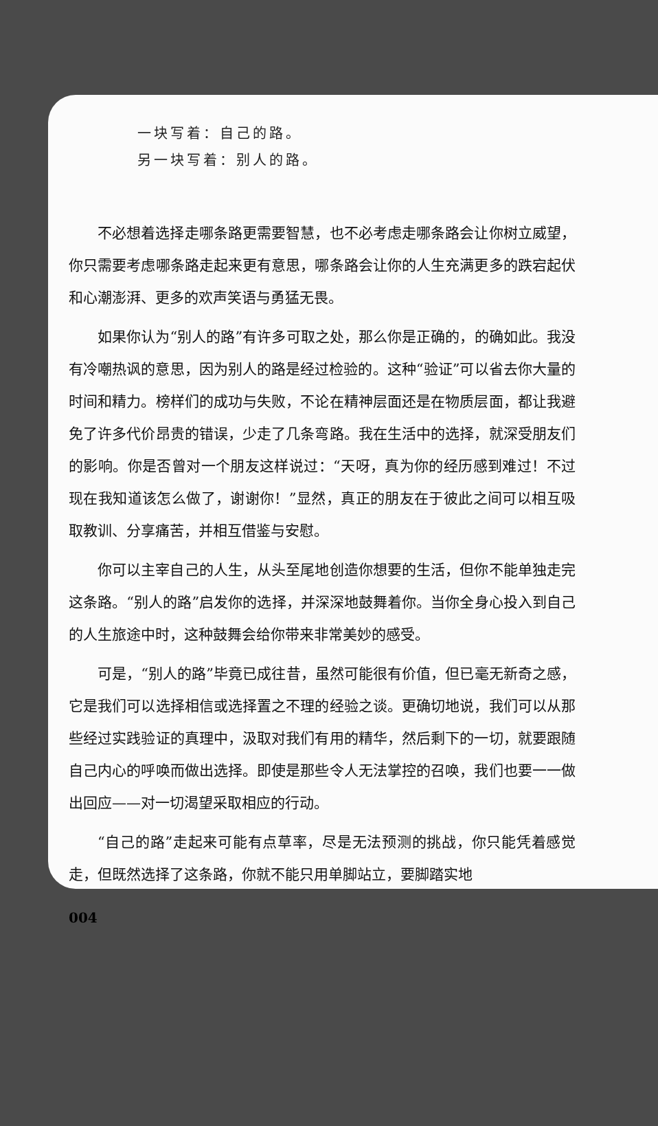一块写着：自己的路。
另一块写着：别人的路。
不必想着选择走哪条路更需要智慧，也不必考虑走哪条路会让你树立威望，你只需要考虑哪条路走起来更有意思，哪条路会让你的人生充满更多的跌宕起伏和心潮澎湃、更多的欢声笑语与勇猛无畏。
如果你认为“别人的路”有许多可取之处，那么你是正确的，的确如此。我没有冷嘲热讽的意思，因为别人的路是经过检验的。这种“验证”可以省去你大量的时间和精力。榜样们的成功与失败，不论在精神层面还是在物质层面，都让我避免了许多代价昂贵的错误，少走了几条弯路。我在生活中的选择，就深受朋友们的影响。你是否曾对一个朋友这样说过：“天呀，真为你的经历感到难过！不过现在我知道该怎么做了，谢谢你！”显然，真正的朋友在于彼此之间可以相互吸取教训、分享痛苦，并相互借鉴与安慰。
你可以主宰自己的人生，从头至尾地创造你想要的生活，但你不能单独走完这条路。“别人的路”启发你的选择，并深深地鼓舞着你。当你全身心投入到自己的人生旅途中时，这种鼓舞会给你带来非常美妙的感受。
可是，“别人的路”毕竟已成往昔，虽然可能很有价值，但已毫无新奇之感，它是我们可以选择相信或选择置之不理的经验之谈。更确切地说，我们可以从那些经过实践验证的真理中，汲取对我们有用的精华，然后剩下的一切，就要跟随自己内心的呼唤而做出选择。即使是那些令人无法掌控的召唤，我们也要一一做出回应——对一切渴望采取相应的行动。
“自己的路”走起来可能有点草率，尽是无法预测的挑战，你只能凭着感觉走，但既然选择了这条路，你就不能只用单脚站立，要脚踏实地
004